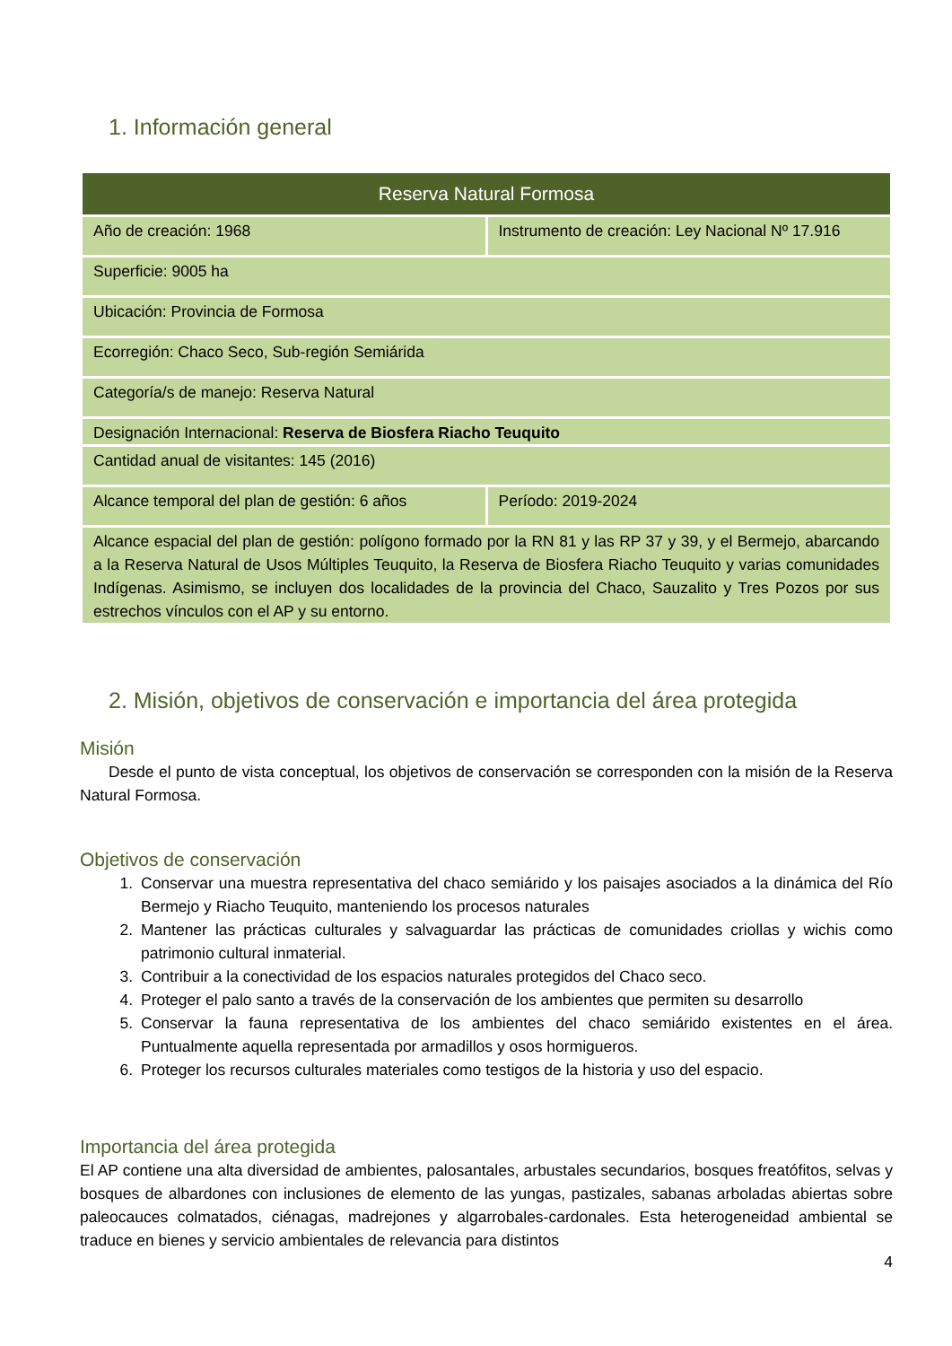1. Información general
| Reserva Natural Formosa | |
| --- | --- |
| Año de creación: 1968 | Instrumento de creación: Ley Nacional Nº 17.916 |
| Superficie: 9005 ha | |
| Ubicación: Provincia de Formosa | |
| Ecorregión: Chaco Seco, Sub-región Semiárida | |
| Categoría/s de manejo: Reserva Natural | |
| Designación Internacional: Reserva de Biosfera Riacho Teuquito | |
| Cantidad anual de visitantes: 145 (2016) | |
| Alcance temporal del plan de gestión: 6 años | Período: 2019-2024 |
| Alcance espacial del plan de gestión: polígono formado por la RN 81 y las RP 37 y 39, y el Bermejo, abarcando a la Reserva Natural de Usos Múltiples Teuquito, la Reserva de Biosfera Riacho Teuquito y varias comunidades Indígenas. Asimismo, se incluyen dos localidades de la provincia del Chaco, Sauzalito y Tres Pozos por sus estrechos vínculos con el AP y su entorno. | |
2. Misión, objetivos de conservación e importancia del área protegida
Misión
Desde el punto de vista conceptual, los objetivos de conservación se corresponden con la misión de la Reserva Natural Formosa.
Objetivos de conservación
1. Conservar una muestra representativa del chaco semiárido y los paisajes asociados a la dinámica del Río Bermejo y Riacho Teuquito, manteniendo los procesos naturales
2. Mantener las prácticas culturales y salvaguardar las prácticas de comunidades criollas y wichis como patrimonio cultural inmaterial.
3. Contribuir a la conectividad de los espacios naturales protegidos del Chaco seco.
4. Proteger el palo santo a través de la conservación de los ambientes que permiten su desarrollo
5. Conservar la fauna representativa de los ambientes del chaco semiárido existentes en el área. Puntualmente aquella representada por armadillos y osos hormigueros.
6. Proteger los recursos culturales materiales como testigos de la historia y uso del espacio.
Importancia del área protegida
El AP contiene una alta diversidad de ambientes, palosantales, arbustales secundarios, bosques freatófitos, selvas y bosques de albardones con inclusiones de elemento de las yungas, pastizales, sabanas arboladas abiertas sobre paleocauces colmatados, ciénagas, madrejones y algarrobales-cardonales. Esta heterogeneidad ambiental se traduce en bienes y servicio ambientales de relevancia para distintos
4